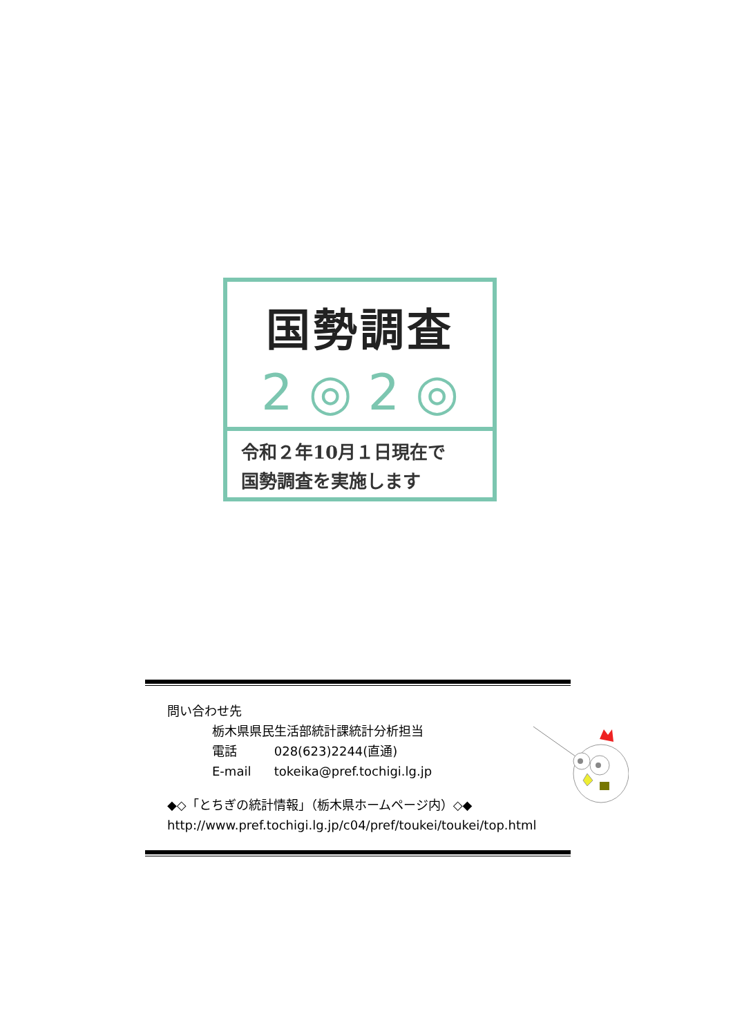国勢調査
2 ◎ 2 ◎
令和２年10月１日現在で
国勢調査を実施します
問い合わせ先
栃木県県民生活部統計課統計分析担当
電話 028(623)2244(直通)
E-mail tokeika@pref.tochigi.lg.jp
◆◇「とちぎの統計情報」（栃木県ホームページ内）◇◆
http://www.pref.tochigi.lg.jp/c04/pref/toukei/toukei/top.html